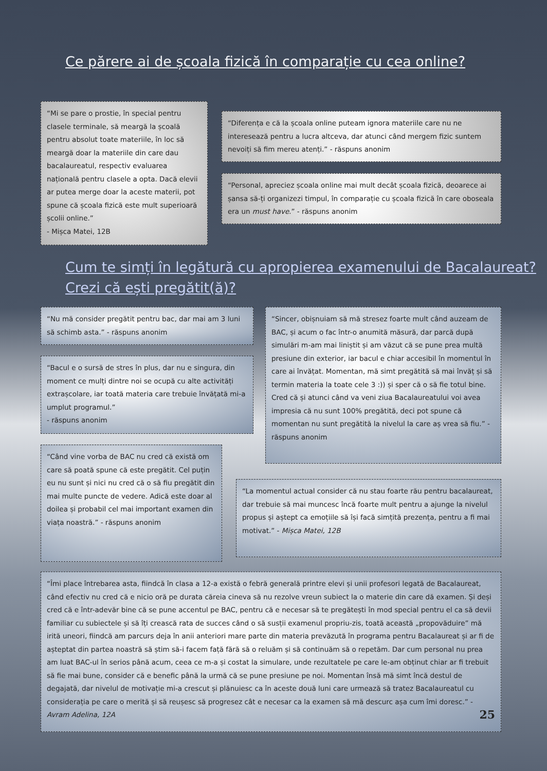Ce părere ai de școala fizică în comparație cu cea online?
“Mi se pare o prostie, în special pentru clasele terminale, să meargă la școală pentru absolut toate materiile, în loc să meargă doar la materiile din care dau bacalaureatul, respectiv evaluarea națională pentru clasele a opta. Dacă elevii ar putea merge doar la aceste materii, pot spune că școala fizică este mult superioară școlii online.”
- Mișca Matei, 12B
“Diferența e că la școala online puteam ignora materiile care nu ne interesează pentru a lucra altceva, dar atunci când mergem fizic suntem nevoiți să fim mereu atenți.” - răspuns anonim
“Personal, apreciez școala online mai mult decât școala fizică, deoarece ai șansa să-ți organizezi timpul, în comparație cu școala fizică în care oboseala era un must have.” - răspuns anonim
Cum te simți în legătură cu apropierea examenului de Bacalaureat? Crezi că ești pregătit(ă)?
“Nu mă consider pregătit pentru bac, dar mai am 3 luni să schimb asta.” - răspuns anonim
“Sincer, obișnuiam să mă stresez foarte mult când auzeam de BAC, și acum o fac într-o anumită măsură, dar parcă după simulări m-am mai liniștit și am văzut că se pune prea multă presiune din exterior, iar bacul e chiar accesibil în momentul în care ai învățat. Momentan, mă simt pregătită să mai învăț și să termin materia la toate cele 3 :)) și sper că o să fie totul bine. Cred că și atunci când va veni ziua Bacalaureatului voi avea impresia că nu sunt 100% pregătită, deci pot spune că momentan nu sunt pregătită la nivelul la care aș vrea să fiu.” - răspuns anonim
“Bacul e o sursă de stres în plus, dar nu e singura, din moment ce mulți dintre noi se ocupă cu alte activități extrașcolare, iar toată materia care trebuie învățată mi-a umplut programul.”
- răspuns anonim
“Când vine vorba de BAC nu cred că există om care să poată spune că este pregătit. Cel puțin eu nu sunt și nici nu cred că o să fiu pregătit din mai multe puncte de vedere. Adică este doar al doilea și probabil cel mai important examen din viața noastră.” - răspuns anonim
“La momentul actual consider că nu stau foarte rău pentru bacalaureat, dar trebuie să mai muncesc încă foarte mult pentru a ajunge la nivelul propus și aștept ca emoțiile să își facă simțită prezența, pentru a fi mai motivat.” - Mișca Matei, 12B
“Îmi place întrebarea asta, fiindcă în clasa a 12-a există o febră generală printre elevi și unii profesori legată de Bacalaureat, când efectiv nu cred că e nicio oră pe durata căreia cineva să nu rezolve vreun subiect la o materie din care dă examen. Și deși cred că e într-adevăr bine că se pune accentul pe BAC, pentru că e necesar să te pregătești în mod special pentru el ca să devii familiar cu subiectele și să îți crească rata de succes când o să susții examenul propriu-zis, toată această „propovăduire” mă irită uneori, fiindcă am parcurs deja în anii anteriori mare parte din materia prevăzută în programa pentru Bacalaureat și ar fi de așteptat din partea noastră să știm să-i facem față fără să o reluăm și să continuăm să o repetăm. Dar cum personal nu prea am luat BAC-ul în serios până acum, ceea ce m-a și costat la simulare, unde rezultatele pe care le-am obținut chiar ar fi trebuit să fie mai bune, consider că e benefic până la urmă că se pune presiune pe noi. Momentan însă mă simt încă destul de degajată, dar nivelul de motivație mi-a crescut și plănuiesc ca în aceste două luni care urmează să tratez Bacalaureatul cu considerația pe care o merită și să reușesc să progresez cât e necesar ca la examen să mă descurc așa cum îmi doresc.” - Avram Adelina, 12A 25